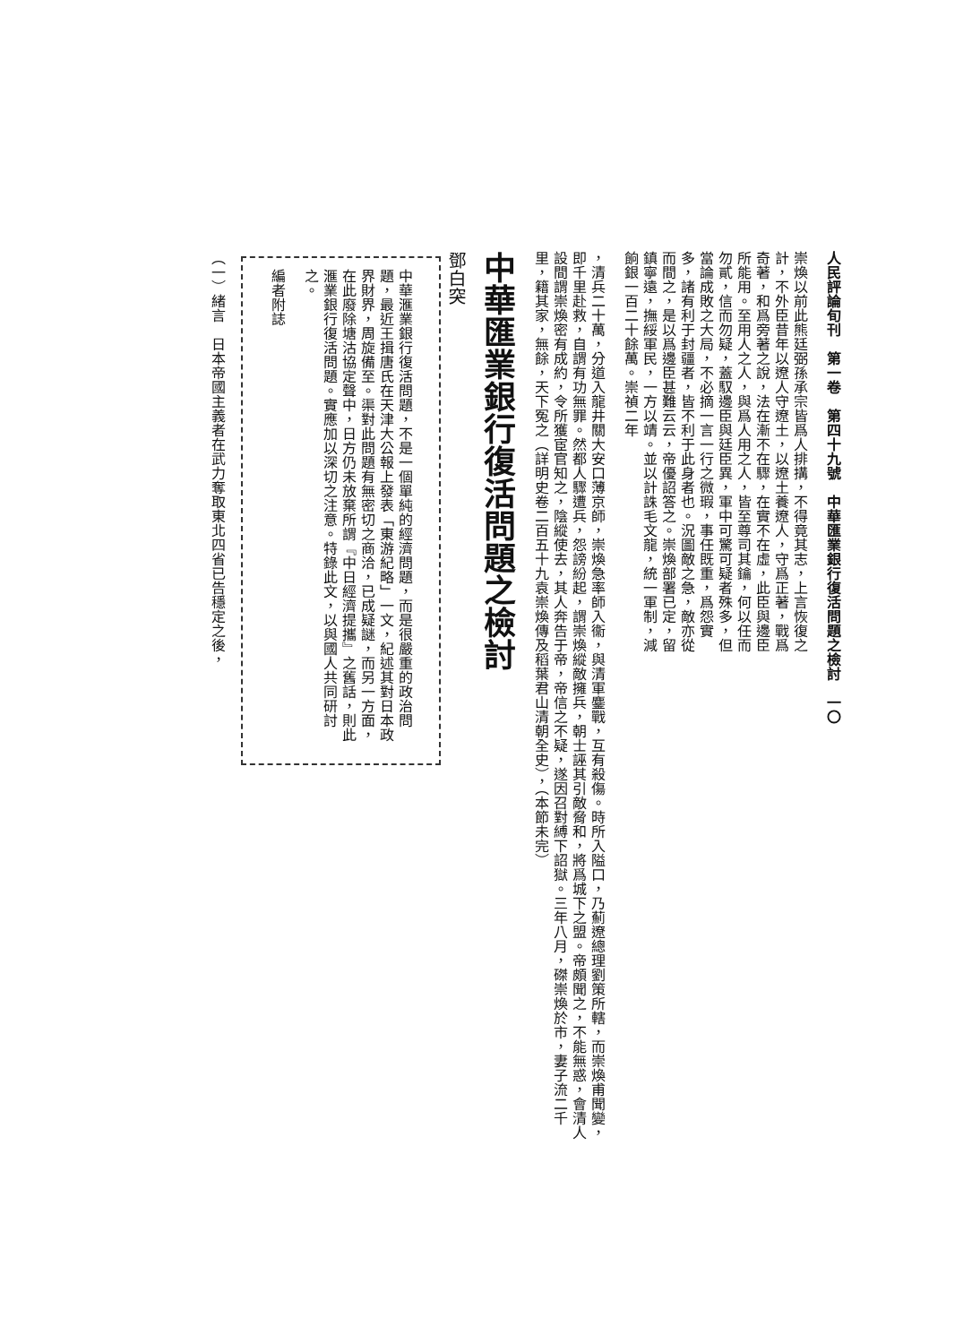人民評論旬刊　第一卷　第四十九號　中華匯業銀行復活問題之檢討　一〇
崇煥以前此熊廷弼孫承宗皆爲人排搆，不得竟其志，上言恢復之計，不外臣昔年以遼人守遼土，以遼土養遼人，守爲正著，戰爲奇著，和爲旁著之說，法在漸不在驟，在實不在虛，此臣與邊臣所能用。至用人之人，與爲人用之人，皆至尊司其鑰，何以任而勿貳，信而勿疑，蓋馭邊臣與廷臣異，軍中可驚可疑者殊多，但當論成敗之大局，不必摘一言一行之微瑕，事任既重，爲怨實多，諸有利于封疆者，皆不利于此身者也。況圖敵之急，敵亦從而間之，是以爲邊臣甚難云云，帝優詔答之。崇煥部署已定，留鎮寧遠，撫綏軍民，一方以靖。並以計誅毛文龍，統一軍制，減餉銀一百二十餘萬。崇禎二年
，清兵二十萬，分道入龍井關大安口薄京師，崇煥急率師入衞，與清軍鏖戰，互有殺傷。時所入隘口，乃薊遼總理劉策所轄，而崇煥甫聞變，即千里赴救，自謂有功無罪。然都人驟遭兵，怨謗紛起，謂崇煥縱敵擁兵，朝士誣其引敵脅和，將爲城下之盟。帝頗聞之，不能無惑，會清人設間謂崇煥密有成約，令所獲宦官知之，陰縱使去，其人奔告于帝，帝信之不疑，遂因召對縛下詔獄。三年八月，磔崇煥於市，妻子流二千里，籍其家，無餘，天下冤之（詳明史卷二百五十九袁崇煥傳及稻葉君山清朝全史），（本節未完）
中華匯業銀行復活問題之檢討
鄧白突
中華滙業銀行復活問題，不是一個單純的經濟問題，而是很嚴重的政治問題，最近王揖唐氏在天津大公報上發表「東游紀略」一文，紀述其對日本政界財界，周旋備至。渠對此問題有無密切之商洽，已成疑謎，而另一方面，在此廢除塘沽協定聲中，日方仍未放棄所謂『中日經濟提攜』之舊話，則此滙業銀行復活問題。實應加以深切之注意。特錄此文，以與國人共同研討之。
編者附誌
（一）緒言　日本帝國主義者在武力奪取東北四省已告穩定之後，